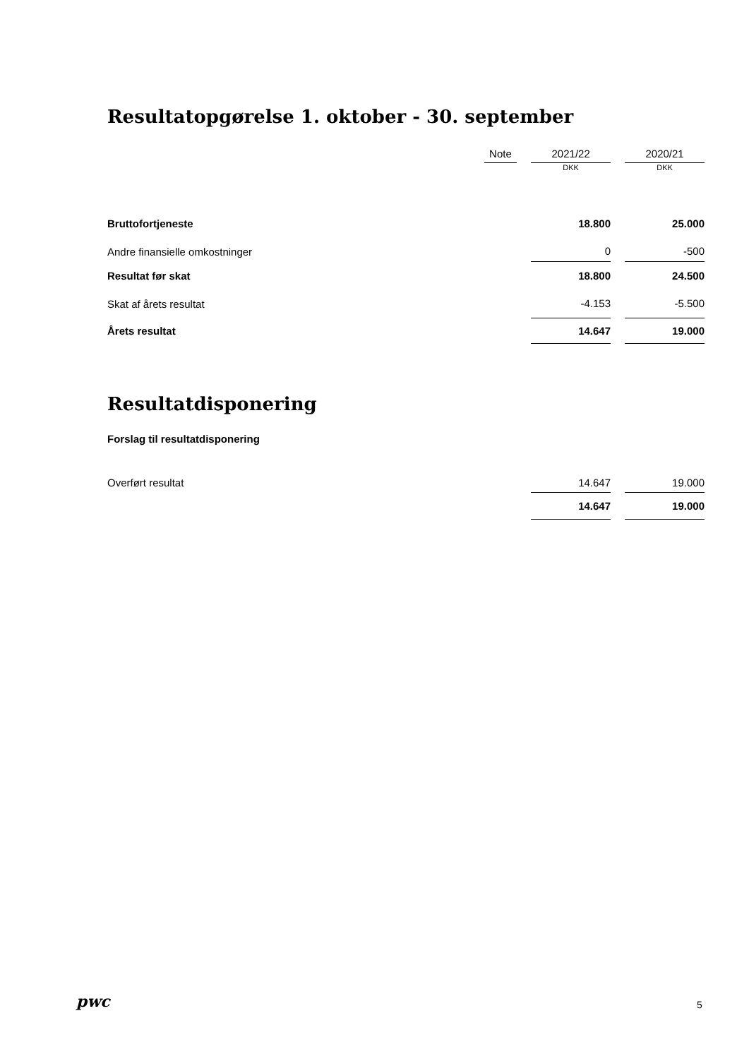Resultatopgørelse 1. oktober - 30. september
| | Note | | 2021/22 | | 2020/21 |
| | | | DKK | | DKK |
| Bruttofortjeneste | | | 18.800 | | 25.000 |
| Andre finansielle omkostninger | | | 0 | | -500 |
| Resultat før skat | | | 18.800 | | 24.500 |
| Skat af årets resultat | | | -4.153 | | -5.500 |
| Årets resultat | | | 14.647 | | 19.000 |
Resultatdisponering
Forslag til resultatdisponering
| Overført resultat | | | 14.647 | | 19.000 |
| | | | 14.647 | | 19.000 |
pwc 5